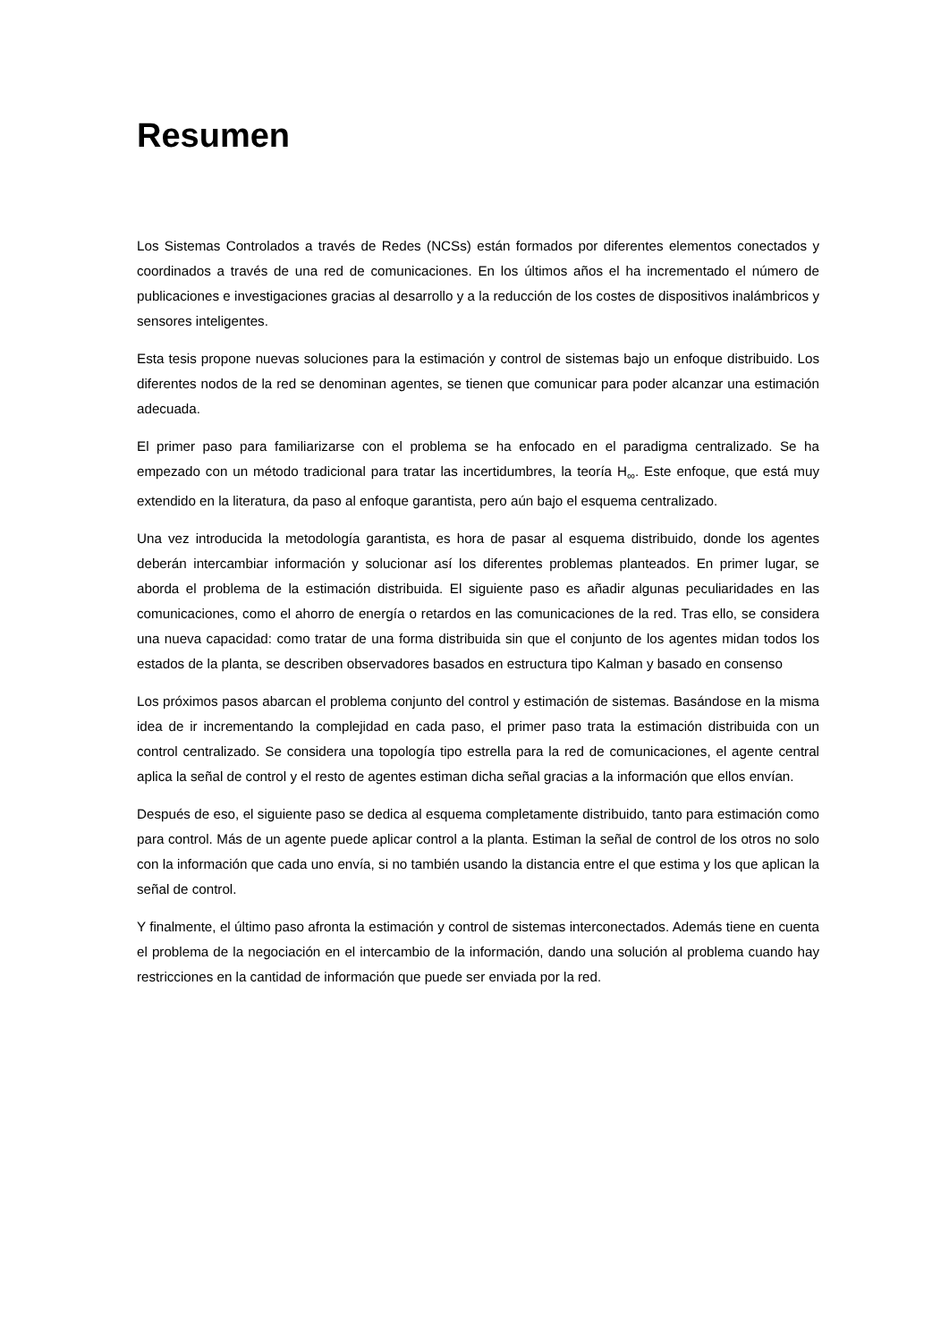Resumen
Los Sistemas Controlados a través de Redes (NCSs) están formados por diferentes elementos conectados y coordinados a través de una red de comunicaciones. En los últimos años el ha incrementado el número de publicaciones e investigaciones gracias al desarrollo y a la reducción de los costes de dispositivos inalámbricos y sensores inteligentes.
Esta tesis propone nuevas soluciones para la estimación y control de sistemas bajo un enfoque distribuido. Los diferentes nodos de la red se denominan agentes, se tienen que comunicar para poder alcanzar una estimación adecuada.
El primer paso para familiarizarse con el problema se ha enfocado en el paradigma centralizado. Se ha empezado con un método tradicional para tratar las incertidumbres, la teoría H<sub>∞</sub>. Este enfoque, que está muy extendido en la literatura, da paso al enfoque garantista, pero aún bajo el esquema centralizado.
Una vez introducida la metodología garantista, es hora de pasar al esquema distribuido, donde los agentes deberán intercambiar información y solucionar así los diferentes problemas planteados. En primer lugar, se aborda el problema de la estimación distribuida. El siguiente paso es añadir algunas peculiaridades en las comunicaciones, como el ahorro de energía o retardos en las comunicaciones de la red. Tras ello, se considera una nueva capacidad: como tratar de una forma distribuida sin que el conjunto de los agentes midan todos los estados de la planta, se describen observadores basados en estructura tipo Kalman y basado en consenso
Los próximos pasos abarcan el problema conjunto del control y estimación de sistemas. Basándose en la misma idea de ir incrementando la complejidad en cada paso, el primer paso trata la estimación distribuida con un control centralizado. Se considera una topología tipo estrella para la red de comunicaciones, el agente central aplica la señal de control y el resto de agentes estiman dicha señal gracias a la información que ellos envían.
Después de eso, el siguiente paso se dedica al esquema completamente distribuido, tanto para estimación como para control. Más de un agente puede aplicar control a la planta. Estiman la señal de control de los otros no solo con la información que cada uno envía, si no también usando la distancia entre el que estima y los que aplican la señal de control.
Y finalmente, el último paso afronta la estimación y control de sistemas interconectados. Además tiene en cuenta el problema de la negociación en el intercambio de la información, dando una solución al problema cuando hay restricciones en la cantidad de información que puede ser enviada por la red.